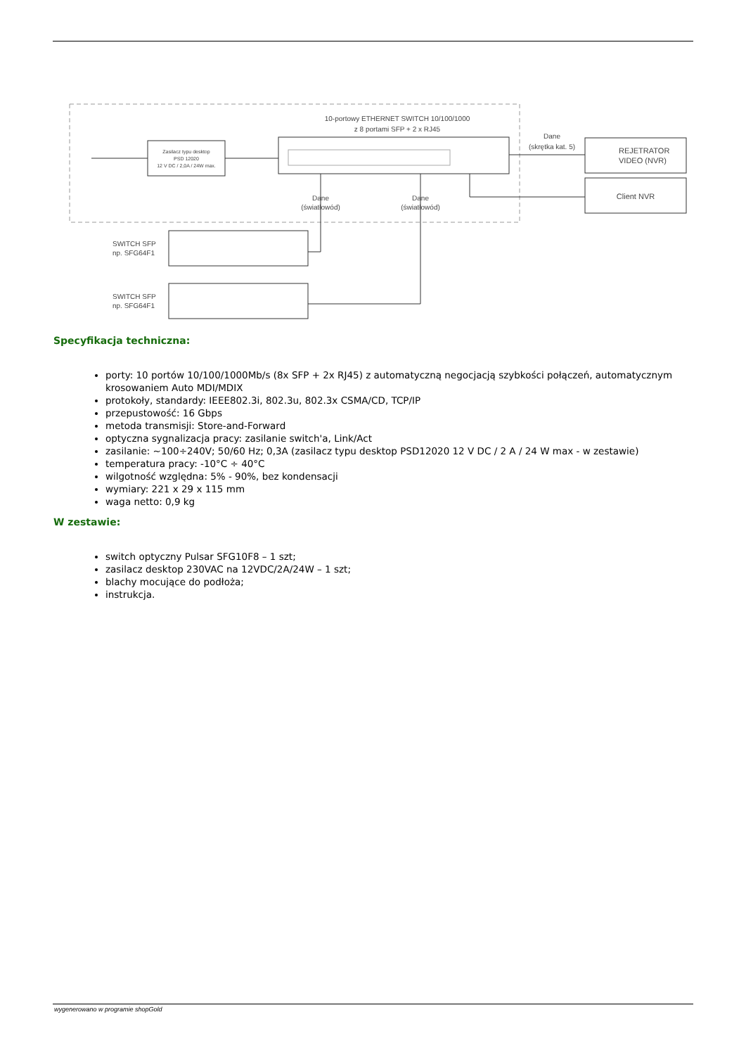10-portowy ETHERNET SWITCH 10/100/1000
z 8 portami SFP + 2 x RJ45
Zasilacz typu desktop
PSD 12020
12 V DC / 2,0A / 24W max.
Dane
(skrętka kat. 5)
REJETRATOR
VIDEO (NVR)
Client NVR
Dane
(światłowód)
Dane
(światłowód)
SWITCH SFP
np. SFG64F1
SWITCH SFP
np. SFG64F1
Specyfikacja techniczna:
porty: 10 portów 10/100/1000Mb/s (8x SFP + 2x RJ45) z automatyczną negocjacją szybkości połączeń, automatycznym krosowaniem Auto MDI/MDIX
protokoły, standardy: IEEE802.3i, 802.3u, 802.3x CSMA/CD, TCP/IP
przepustowość: 16 Gbps
metoda transmisji: Store-and-Forward
optyczna sygnalizacja pracy: zasilanie switch'a, Link/Act
zasilanie: ~100÷240V; 50/60 Hz; 0,3A (zasilacz typu desktop PSD12020 12 V DC / 2 A / 24 W max - w zestawie)
temperatura pracy: -10°C ÷ 40°C
wilgotność względna: 5% - 90%, bez kondensacji
wymiary: 221 x 29 x 115 mm
waga netto: 0,9 kg
W zestawie:
switch optyczny Pulsar SFG10F8 – 1 szt;
zasilacz desktop 230VAC na 12VDC/2A/24W – 1 szt;
blachy mocujące do podłoża;
instrukcja.
wygenerowano w programie shopGold